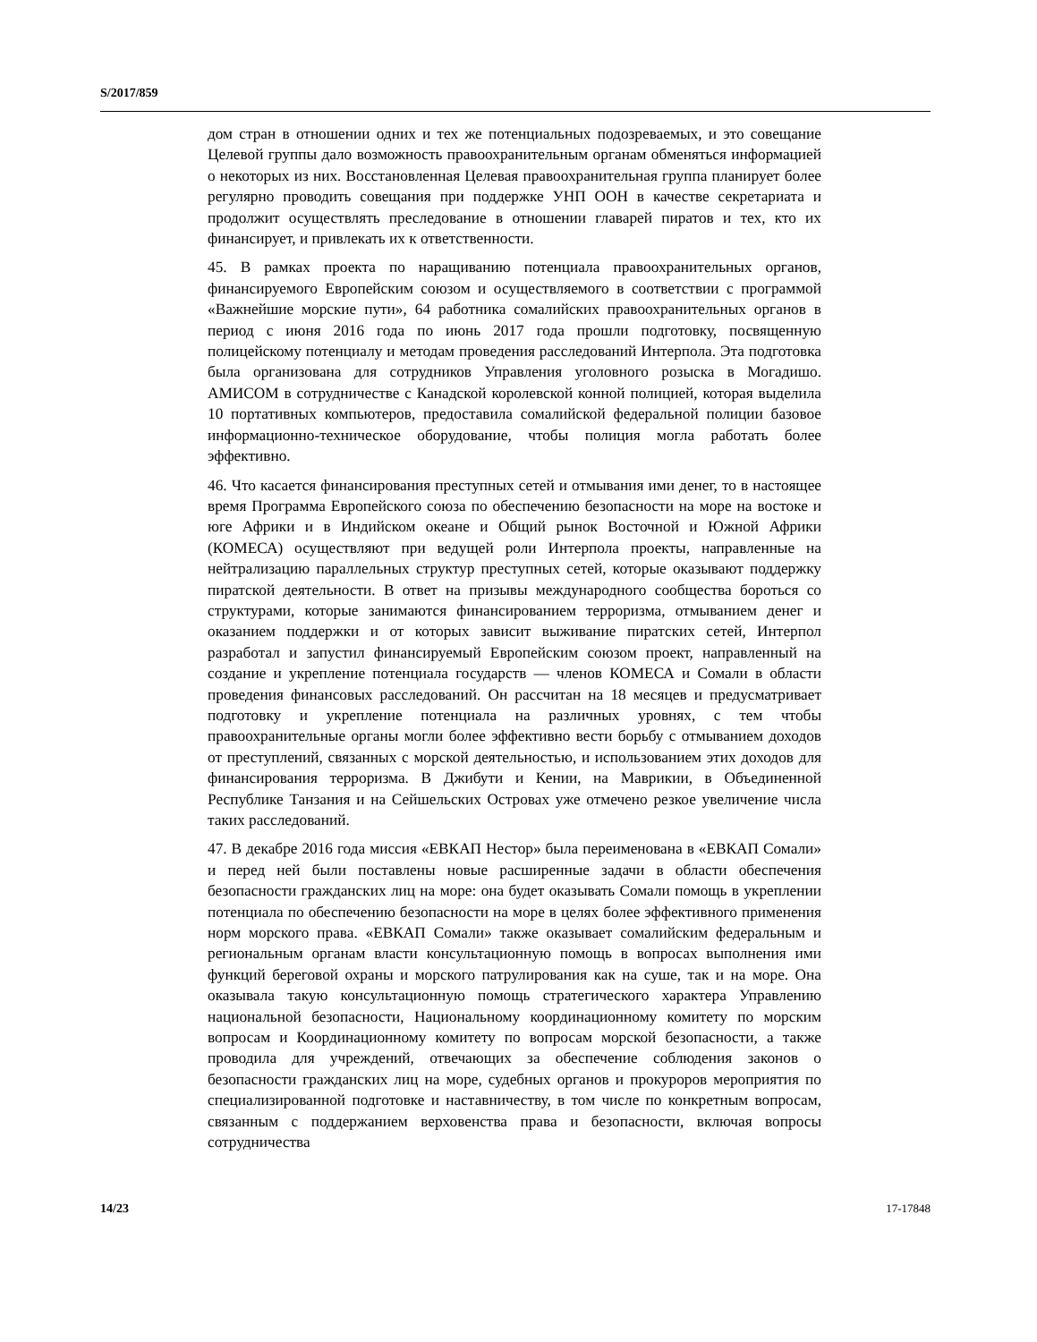S/2017/859
дом стран в отношении одних и тех же потенциальных подозреваемых, и это совещание Целевой группы дало возможность правоохранительным органам обменяться информацией о некоторых из них. Восстановленная Целевая правоохранительная группа планирует более регулярно проводить совещания при поддержке УНП ООН в качестве секретариата и продолжит осуществлять преследование в отношении главарей пиратов и тех, кто их финансирует, и привлекать их к ответственности.
45. В рамках проекта по наращиванию потенциала правоохранительных органов, финансируемого Европейским союзом и осуществляемого в соответствии с программой «Важнейшие морские пути», 64 работника сомалийских правоохранительных органов в период с июня 2016 года по июнь 2017 года прошли подготовку, посвященную полицейскому потенциалу и методам проведения расследований Интерпола. Эта подготовка была организована для сотрудников Управления уголовного розыска в Могадишо. АМИСОМ в сотрудничестве с Канадской королевской конной полицией, которая выделила 10 портативных компьютеров, предоставила сомалийской федеральной полиции базовое информационно-техническое оборудование, чтобы полиция могла работать более эффективно.
46. Что касается финансирования преступных сетей и отмывания ими денег, то в настоящее время Программа Европейского союза по обеспечению безопасности на море на востоке и юге Африки и в Индийском океане и Общий рынок Восточной и Южной Африки (КОМЕСА) осуществляют при ведущей роли Интерпола проекты, направленные на нейтрализацию параллельных структур преступных сетей, которые оказывают поддержку пиратской деятельности. В ответ на призывы международного сообщества бороться со структурами, которые занимаются финансированием терроризма, отмыванием денег и оказанием поддержки и от которых зависит выживание пиратских сетей, Интерпол разработал и запустил финансируемый Европейским союзом проект, направленный на создание и укрепление потенциала государств — членов КОМЕСА и Сомали в области проведения финансовых расследований. Он рассчитан на 18 месяцев и предусматривает подготовку и укрепление потенциала на различных уровнях, с тем чтобы правоохранительные органы могли более эффективно вести борьбу с отмыванием доходов от преступлений, связанных с морской деятельностью, и использованием этих доходов для финансирования терроризма. В Джибути и Кении, на Маврикии, в Объединенной Республике Танзания и на Сейшельских Островах уже отмечено резкое увеличение числа таких расследований.
47. В декабре 2016 года миссия «ЕВКАП Нестор» была переименована в «ЕВКАП Сомали» и перед ней были поставлены новые расширенные задачи в области обеспечения безопасности гражданских лиц на море: она будет оказывать Сомали помощь в укреплении потенциала по обеспечению безопасности на море в целях более эффективного применения норм морского права. «ЕВКАП Сомали» также оказывает сомалийским федеральным и региональным органам власти консультационную помощь в вопросах выполнения ими функций береговой охраны и морского патрулирования как на суше, так и на море. Она оказывала такую консультационную помощь стратегического характера Управлению национальной безопасности, Национальному координационному комитету по морским вопросам и Координационному комитету по вопросам морской безопасности, а также проводила для учреждений, отвечающих за обеспечение соблюдения законов о безопасности гражданских лиц на море, судебных органов и прокуроров мероприятия по специализированной подготовке и наставничеству, в том числе по конкретным вопросам, связанным с поддержанием верховенства права и безопасности, включая вопросы сотрудничества
14/23 17-17848